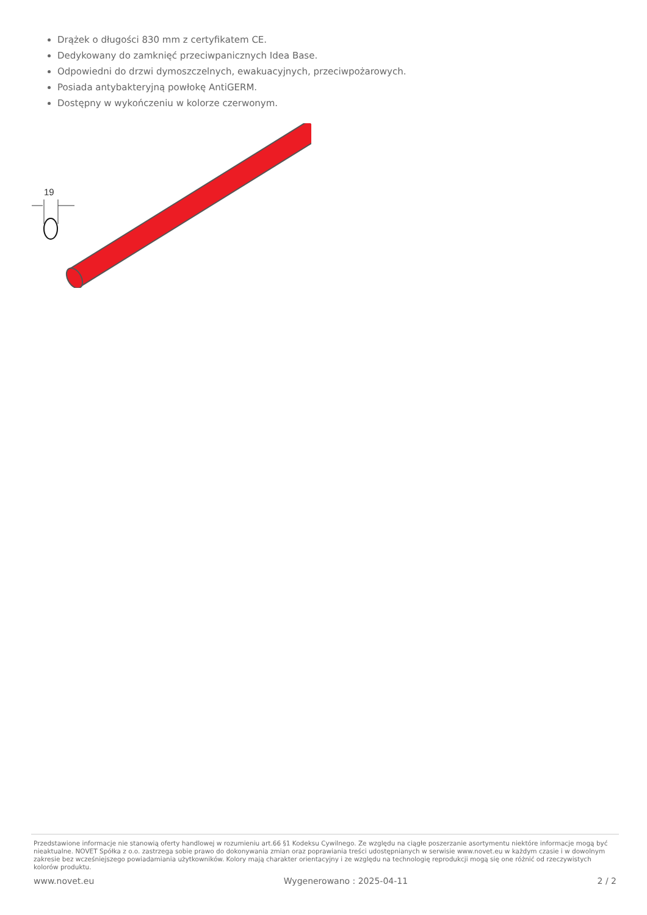Drążek o długości 830 mm z certyfikatem CE.
Dedykowany do zamknięć przeciwpanicznych Idea Base.
Odpowiedni do drzwi dymoszczelnych, ewakuacyjnych, przeciwpożarowych.
Posiada antybakteryjną powłokę AntiGERM.
Dostępny w wykończeniu w kolorze czerwonym.
19
Przedstawione informacje nie stanowią oferty handlowej w rozumieniu art.66 §1 Kodeksu Cywilnego. Ze względu na ciągłe poszerzanie asortymentu niektóre informacje mogą być nieaktualne. NOVET Spółka z o.o. zastrzega sobie prawo do dokonywania zmian oraz poprawiania treści udostępnianych w serwisie www.novet.eu w każdym czasie i w dowolnym zakresie bez wcześniejszego powiadamiania użytkowników. Kolory mają charakter orientacyjny i ze względu na technologię reprodukcji mogą się one różnić od rzeczywistych kolorów produktu.
www.novet.eu Wygenerowano : 2025-04-11 2 / 2